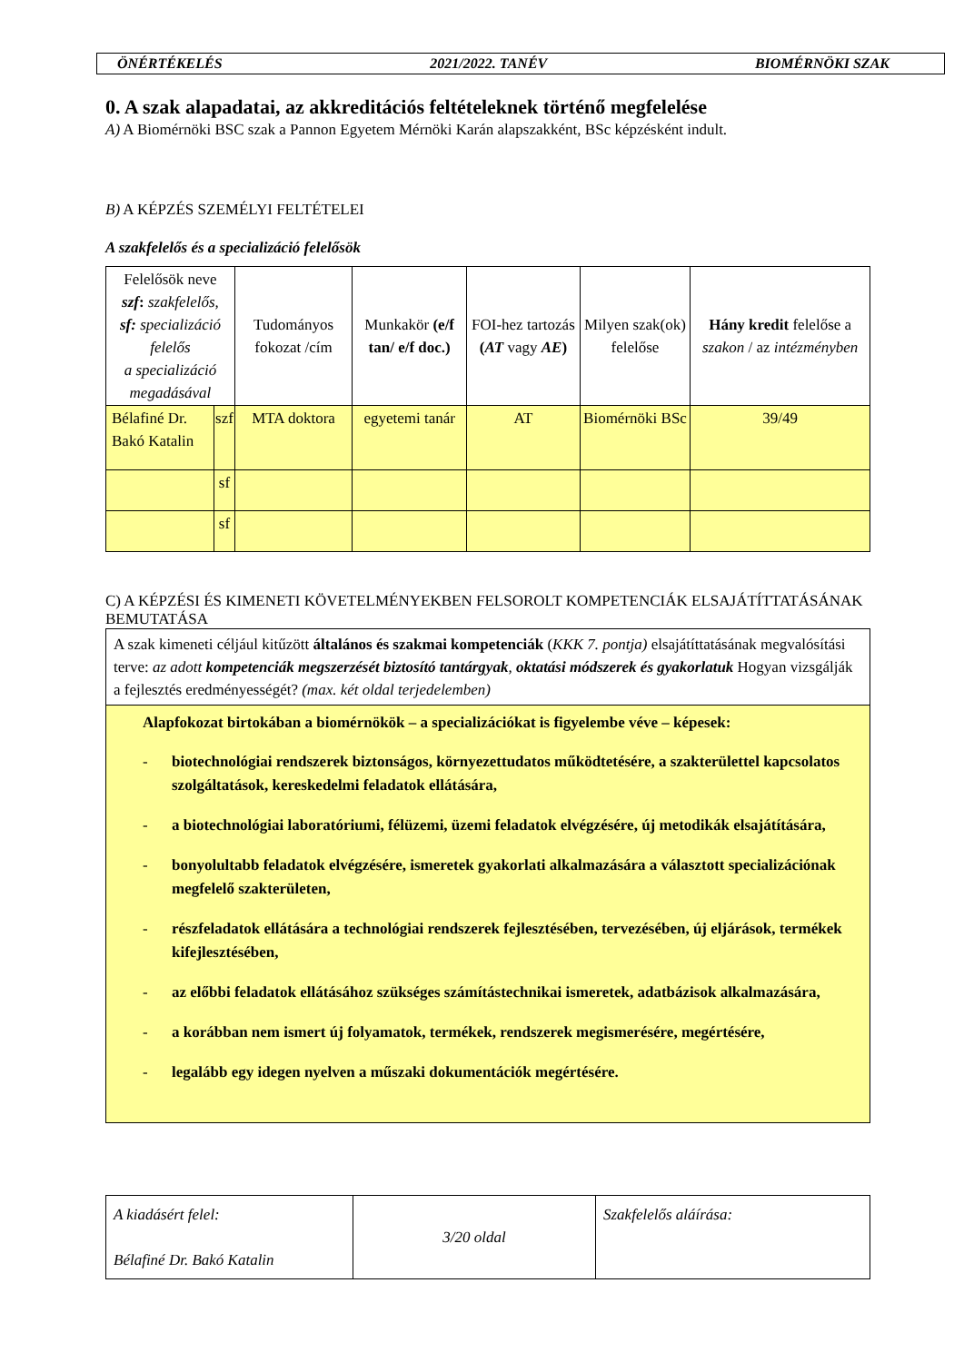ÖNÉRTÉKELÉS 2021/2022. TANÉV BIOMÉRNÖKI SZAK
0. A szak alapadatai, az akkreditációs feltételeknek történő megfelelése
A) A Biomérnöki BSC szak a Pannon Egyetem Mérnöki Karán alapszakként, BSc képzésként indult.
B) A KÉPZÉS SZEMÉLYI FELTÉTELEI
A szakfelelős és a specializáció felelősök
| Felelősök neve szf : szakfelelős, sf: specializáció felelős a specializáció megadásával | | Tudományos fokozat /cím | Munkakör (e/f tan/ e/f doc.) | FOI-hez tartozás ( AT vagy AE ) | Milyen szak(ok) felelőse | Hány kredit felelőse a szakon / az intézményben |
| --- | --- | --- | --- | --- | --- | --- |
| Bélafiné Dr. Bakó Katalin | szf | MTA doktora | egyetemi tanár | AT | Biomérnöki BSc | 39/49 |
| | sf | | | | | |
| | sf | | | | | |
C) A KÉPZÉSI ÉS KIMENETI KÖVETELMÉNYEKBEN FELSOROLT KOMPETENCIÁK ELSAJÁTÍTTATÁSÁNAK BEMUTATÁSA
| A szak kimeneti céljául kitűzött általános és szakmai kompetenciák ( KKK 7. pontja) elsajátíttatásának megvalósítási terve: az adott kompetenciák megszerzését biztosító tantárgyak , oktatási módszerek és gyakorlatuk Hogyan vizsgálják a fejlesztés eredményességét? (max. két oldal terjedelemben) |
| Alapfokozat birtokában a biomérnökök – a specializációkat is figyelembe véve – képesek: - biotechnológiai rendszerek biztonságos, környezettudatos működtetésére, a szakterülettel kapcsolatos szolgáltatások, kereskedelmi feladatok ellátására, - a biotechnológiai laboratóriumi, félüzemi, üzemi feladatok elvégzésére, új metodikák elsajátítására, - bonyolultabb feladatok elvégzésére, ismeretek gyakorlati alkalmazására a választott specializációnak megfelelő szakterületen, - részfeladatok ellátására a technológiai rendszerek fejlesztésében, tervezésében, új eljárások, termékek kifejlesztésében, - az előbbi feladatok ellátásához szükséges számítástechnikai ismeretek, adatbázisok alkalmazására, - a korábban nem ismert új folyamatok, termékek, rendszerek megismerésére, megértésére, - legalább egy idegen nyelven a műszaki dokumentációk megértésére. |
| A kiadásért felel: Bélafiné Dr. Bakó Katalin | 3/20 oldal | Szakfelelős aláírása: |